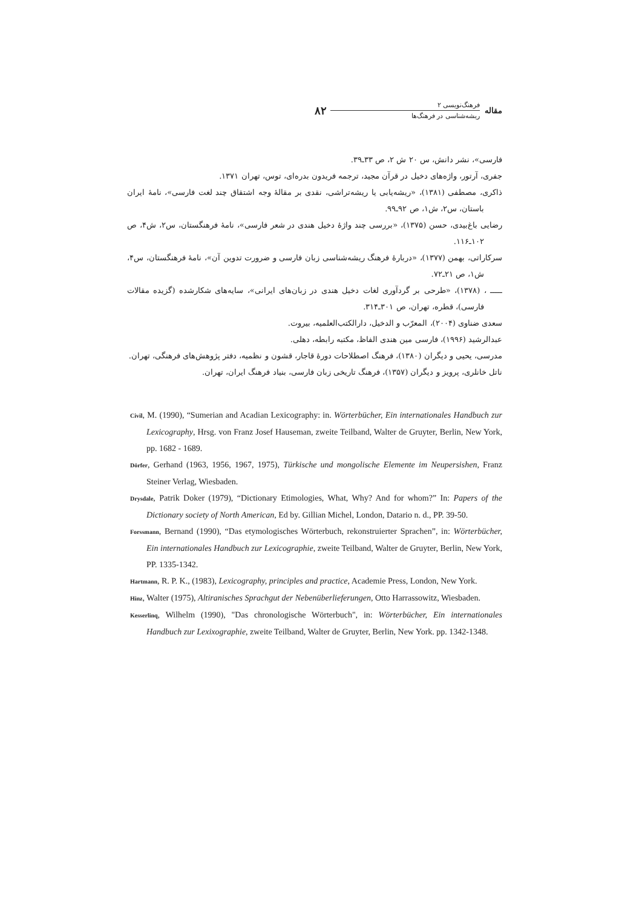مقاله
فرهنگ‌نویسی ۲
ریشه‌شناسی در فرهنگ‌ها
۸۲
فارسی»، نشر دانش، س ۲۰ ش ۲، ص ۳۳ـ۳۹.
جفری، آرتور، واژه‌های دخیل در قرآن مجید، ترجمه فریدون بدره‌ای، توس، تهران ۱۳۷۱.
ذاکری، مصطفی (۱۳۸۱)، «ریشه‌یابی یا ریشه‌تراشی، نقدی بر مقالهٔ وجه اشتقاق چند لغت فارسی»، نامهٔ ایران باستان، س۲، ش۱، ص ۹۲ـ۹۹.
رضایی باغ‌بیدی، حسن (۱۳۷۵)، «بررسی چند واژهٔ دخیل هندی در شعر فارسی»، نامهٔ فرهنگستان، س۲، ش۴، ص ۱۰۲ـ۱۱۶.
سرکاراتی، بهمن (۱۳۷۷)، «دربارهٔ فرهنگ ریشه‌شناسی زبان فارسی و ضرورت تدوین آن»، نامهٔ فرهنگستان، س۴، ش۱، ص ۲۱ـ۷۲.
ـــــ ، (۱۳۷۸)، «طرحی بر گردآوری لغات دخیل هندی در زبان‌های ایرانی»، سایه‌های شکارشده (گزیده مقالات فارسی)، قطره، تهران، ص ۳۰۱ـ۳۱۴.
سعدی ضناوی (۲۰۰۴)، المعرّب و الدخیل، دارالکتب‌العلمیه، بیروت.
عبدالرشید (۱۹۹۶)، فارسی مین هندی الفاظ، مکتبه رابطه، دهلی.
مدرسی، یحیی و دیگران (۱۳۸۰)، فرهنگ اصطلاحات دورهٔ قاجار، قشون و نظمیه، دفتر پژوهش‌های فرهنگی، تهران.
ناتل خانلری، پرویز و دیگران (۱۳۵۷)، فرهنگ تاریخی زبان فارسی، بنیاد فرهنگ ایران، تهران.
Civil, M. (1990), “Sumerian and Acadian Lexicography: in. Wörterbücher, Ein internationales Handbuch zur Lexicography, Hrsg. von Franz Josef Hauseman, zweite Teilband, Walter de Gruyter, Berlin, New York, pp. 1682 - 1689.
Dörfer, Gerhand (1963, 1956, 1967, 1975), Türkische und mongolische Elemente im Neupersishen, Franz Steiner Verlag, Wiesbaden.
Drysdale, Patrik Doker (1979), “Dictionary Etimologies, What, Why? And for whom?” In: Papers of the Dictionary society of North American, Ed by. Gillian Michel, London, Datario n. d., PP. 39-50.
Forssmann, Bernand (1990), “Das etymologisches Wörterbuch, rekonstruierter Sprachen”, in: Wörterbücher, Ein internationales Handbuch zur Lexicographie, zweite Teilband, Walter de Gruyter, Berlin, New York, PP. 1335-1342.
Hartmann, R. P. K., (1983), Lexicography, principles and practice, Academie Press, London, New York.
Hinz, Walter (1975), Altiranisches Sprachgut der Nebenüberlieferungen, Otto Harrassowitz, Wiesbaden.
Kesserlinq, Wilhelm (1990), "Das chronologische Wörterbuch", in: Wörterbücher, Ein internationales Handbuch zur Lexixographie, zweite Teilband, Walter de Gruyter, Berlin, New York. pp. 1342-1348.